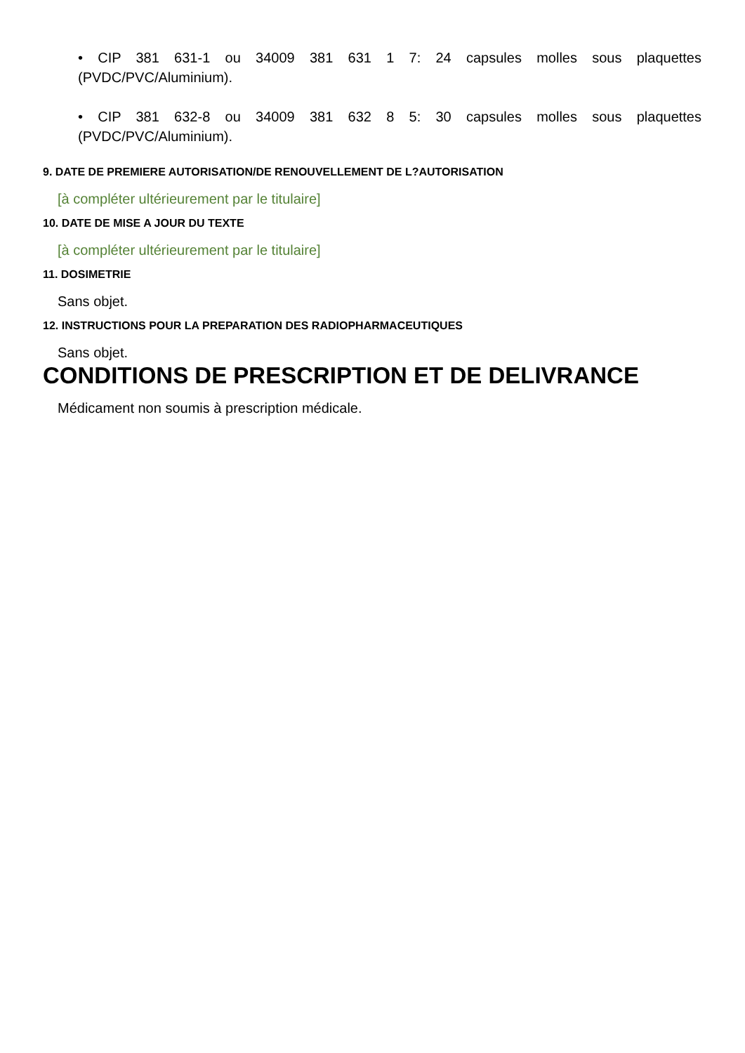• CIP 381 631-1 ou 34009 381 631 1 7: 24 capsules molles sous plaquettes (PVDC/PVC/Aluminium).
• CIP 381 632-8 ou 34009 381 632 8 5: 30 capsules molles sous plaquettes (PVDC/PVC/Aluminium).
9. DATE DE PREMIERE AUTORISATION/DE RENOUVELLEMENT DE L?AUTORISATION
[à compléter ultérieurement par le titulaire]
10. DATE DE MISE A JOUR DU TEXTE
[à compléter ultérieurement par le titulaire]
11. DOSIMETRIE
Sans objet.
12. INSTRUCTIONS POUR LA PREPARATION DES RADIOPHARMACEUTIQUES
Sans objet.
CONDITIONS DE PRESCRIPTION ET DE DELIVRANCE
Médicament non soumis à prescription médicale.